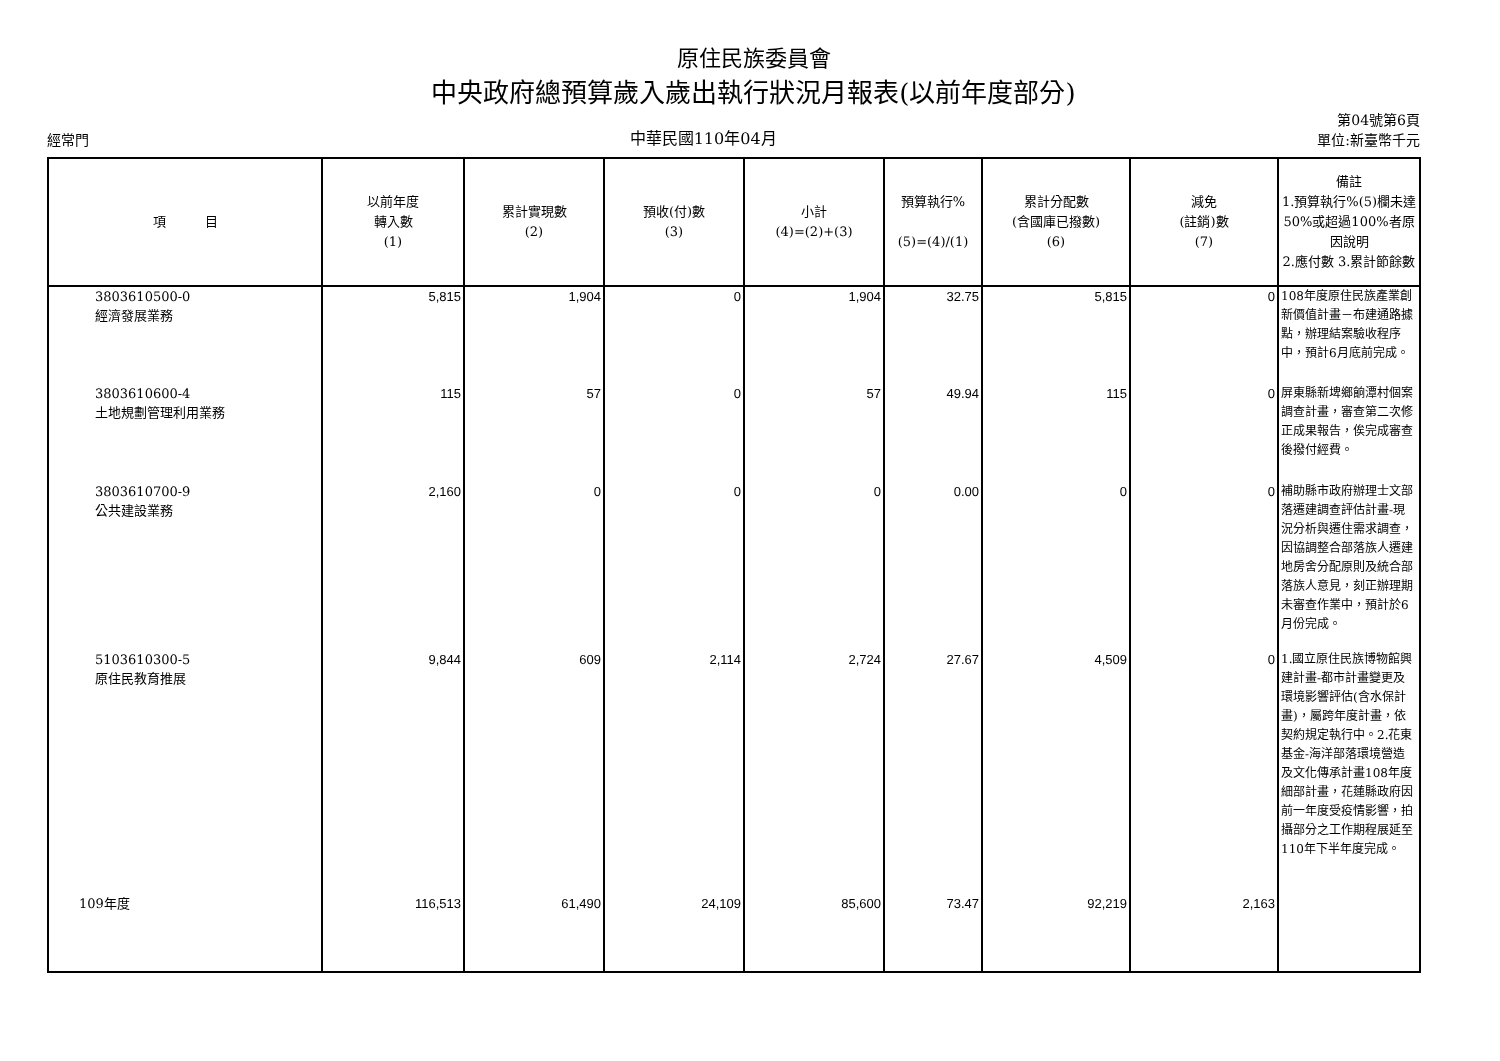原住民族委員會
中央政府總預算歲入歲出執行狀況月報表(以前年度部分)
經常門 中華民國110年04月 第04號第6頁
單位:新臺幣千元
| 項 目 | 以前年度 轉入數 (1) | 累計實現數 (2) | 預收(付)數 (3) | 小計 (4)=(2)+(3) | 預算執行% (5)=(4)/(1) | 累計分配數 (含國庫已撥數) (6) | 減免 (註銷)數 (7) | 備註 1.預算執行%(5)欄未達50%或超過100%者原因說明 2.應付數 3.累計節餘數 |
| --- | --- | --- | --- | --- | --- | --- | --- | --- |
| 3803610500-0 經濟發展業務 | 5,815 | 1,904 | 0 | 1,904 | 32.75 | 5,815 | 0 | 108年度原住民族產業創新價值計畫－布建通路據點，辦理結案驗收程序中，預計6月底前完成。 |
| 3803610600-4 土地規劃管理利用業務 | 115 | 57 | 0 | 57 | 49.94 | 115 | 0 | 屏東縣新埤鄉餉潭村個案調查計畫，審查第二次修正成果報告，俟完成審查後撥付經費。 |
| 3803610700-9 公共建設業務 | 2,160 | 0 | 0 | 0 | 0.00 | 0 | 0 | 補助縣市政府辦理士文部落遷建調查評估計畫-現況分析與遷住需求調查，因協調整合部落族人遷建地房舍分配原則及統合部落族人意見，刻正辦理期未審查作業中，預計於6月份完成。 |
| 5103610300-5 原住民教育推展 | 9,844 | 609 | 2,114 | 2,724 | 27.67 | 4,509 | 0 | 1.國立原住民族博物館興建計畫-都市計畫變更及環境影響評估(含水保計畫)，屬跨年度計畫，依契約規定執行中。2.花東基金-海洋部落環境營造及文化傳承計畫108年度細部計畫，花蓮縣政府因前一年度受疫情影響，拍攝部分之工作期程展延至110年下半年度完成。 |
| 109年度 | 116,513 | 61,490 | 24,109 | 85,600 | 73.47 | 92,219 | 2,163 | |